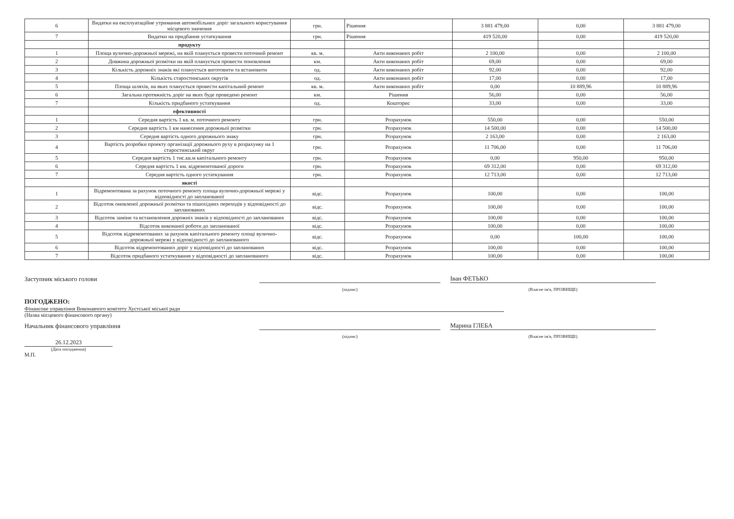| 6 | Видатки на експлуатаційне утримання автомобільних доріг загального користування місцевого значення | грн. | Рішення | 3 881 479,00 | 0,00 | 3 881 479,00 |
| 7 | Видатки на придбання устаткування | грн. | Рішення | 419 520,00 | 0,00 | 419 520,00 |
| | продукту | | | | | |
| 1 | Площа вулично-дорожньої мережі, на якій планується провести поточний ремонт | кв. м. | Акти виконаних робіт | 2 100,00 | 0,00 | 2 100,00 |
| 2 | Довжина дорожньої розмітки на якій планується провести поновлення | км. | Акти виконаних робіт | 69,00 | 0,00 | 69,00 |
| 3 | Кількість дорожніх знаків які планується виготовити та встановити | од. | Акти виконаних робіт | 92,00 | 0,00 | 92,00 |
| 4 | Кількість старостинських округів | од. | Акти виконаних робіт | 17,00 | 0,00 | 17,00 |
| 5 | Площа шляхів, на яких планується провести капітальний ремонт | кв. м. | Акти виконаних робіт | 0,00 | 10 889,96 | 10 889,96 |
| 6 | Загальна протяжність доріг на яких буде проведено ремонт | км. | Рішення | 56,00 | 0,00 | 56,00 |
| 7 | Кількість придбаного устаткування | од. | Кошторис | 33,00 | 0,00 | 33,00 |
| | ефективності | | | | | |
| 1 | Середня вартість 1 кв. м. поточного ремонту | грн. | Розрахунок | 550,00 | 0,00 | 550,00 |
| 2 | Середня вартість 1 км нанесення дорожньої розмітки | грн. | Розрахунок | 14 500,00 | 0,00 | 14 500,00 |
| 3 | Середня вартість одного дорожнього знаку | грн. | Розрахунок | 2 163,00 | 0,00 | 2 163,00 |
| 4 | Вартість розробки проекту організації дорожнього руху в розрахунку на 1 старостинський округ | грн. | Розрахунок | 11 706,00 | 0,00 | 11 706,00 |
| 5 | Середня вартість 1 тис.кв.м капітального ремонту | грн. | Розрахунок | 0,00 | 950,00 | 950,00 |
| 6 | Середня вартість 1 км. відремонтованої дороги | грн. | Розрахунок | 69 312,00 | 0,00 | 69 312,00 |
| 7 | Середня вартість одного устаткування | грн. | Розрахунок | 12 713,00 | 0,00 | 12 713,00 |
| | якості | | | | | |
| 1 | Відремонтована за рахунок поточного ремонту площа вулично-дорожньої мережі у відповідності до запланованої | відс. | Розрахунок | 100,00 | 0,00 | 100,00 |
| 2 | Відсоток оновленої дорожньої розмітки та пішохідних переходів у відповідності до запланованих | відс. | Розрахунок | 100,00 | 0,00 | 100,00 |
| 3 | Відсоток заміни та встановлення дорожніх знаків у відповідності до запланованих | відс. | Розрахунок | 100,00 | 0,00 | 100,00 |
| 4 | Відсоток виконаної роботи до запланованої | відс. | Розрахунок | 100,00 | 0,00 | 100,00 |
| 5 | Відсоток відремонтованих за рахунок капітального ремонту площі вулично-дорожньої мережі у відповідності до запланованого | відс. | Розрахунок | 0,00 | 100,00 | 100,00 |
| 6 | Відсоток відремонтованих доріг у відповідності до запланованих | відс. | Розрахунок | 100,00 | 0,00 | 100,00 |
| 7 | Відсоток придбаного устаткування у відповідності до запланованого | відс. | Розрахунок | 100,00 | 0,00 | 100,00 |
Заступник міського голови
Іван ФЕТЬКО
(підпис)
(Власне ім'я, ПРІЗВИЩЕ)
ПОГОДЖЕНО:
Фінансове управління Виконавчого комітету Хустської міської ради
(Назва місцевого фінансового органу)
Начальник фінансового управління
Марина ГЛЕБА
(підпис)
(Власне ім'я, ПРІЗВИЩЕ)
26.12.2023
(Дата погодження)
М.П.